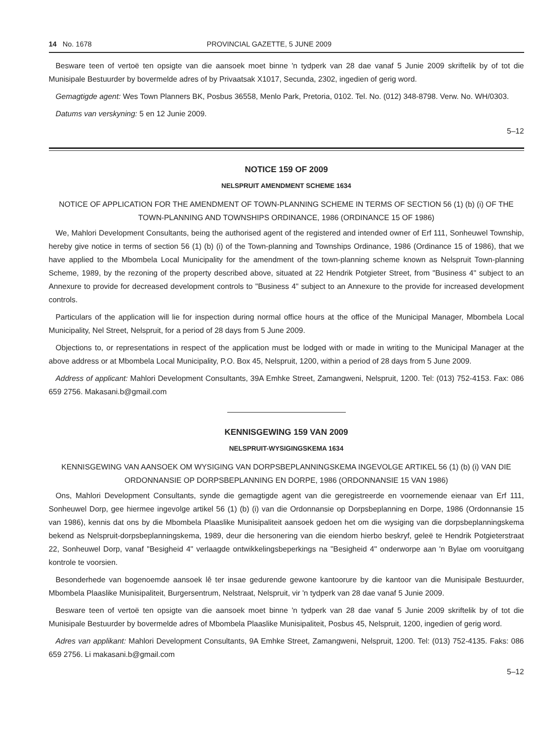14 No. 1678 PROVINCIAL GAZETTE, 5 JUNE 2009
Besware teen of vertoë ten opsigte van die aansoek moet binne 'n tydperk van 28 dae vanaf 5 Junie 2009 skriftelik by of tot die Munisipale Bestuurder by bovermelde adres of by Privaatsak X1017, Secunda, 2302, ingedien of gerig word.
Gemagtigde agent: Wes Town Planners BK, Posbus 36558, Menlo Park, Pretoria, 0102. Tel. No. (012) 348-8798. Verw. No. WH/0303.
Datums van verskyning: 5 en 12 Junie 2009.
5–12
NOTICE 159 OF 2009
NELSPRUIT AMENDMENT SCHEME 1634
NOTICE OF APPLICATION FOR THE AMENDMENT OF TOWN-PLANNING SCHEME IN TERMS OF SECTION 56 (1) (b) (i) OF THE TOWN-PLANNING AND TOWNSHIPS ORDINANCE, 1986 (ORDINANCE 15 OF 1986)
We, Mahlori Development Consultants, being the authorised agent of the registered and intended owner of Erf 111, Sonheuwel Township, hereby give notice in terms of section 56 (1) (b) (i) of the Town-planning and Townships Ordinance, 1986 (Ordinance 15 of 1986), that we have applied to the Mbombela Local Municipality for the amendment of the town-planning scheme known as Nelspruit Town-planning Scheme, 1989, by the rezoning of the property described above, situated at 22 Hendrik Potgieter Street, from "Business 4" subject to an Annexure to provide for decreased development controls to "Business 4" subject to an Annexure to the provide for increased development controls.
Particulars of the application will lie for inspection during normal office hours at the office of the Municipal Manager, Mbombela Local Municipality, Nel Street, Nelspruit, for a period of 28 days from 5 June 2009.
Objections to, or representations in respect of the application must be lodged with or made in writing to the Municipal Manager at the above address or at Mbombela Local Municipality, P.O. Box 45, Nelspruit, 1200, within a period of 28 days from 5 June 2009.
Address of applicant: Mahlori Development Consultants, 39A Emhke Street, Zamangweni, Nelspruit, 1200. Tel: (013) 752-4153. Fax: 086 659 2756. Makasani.b@gmail.com
KENNISGEWING 159 VAN 2009
NELSPRUIT-WYSIGINGSKEMA 1634
KENNISGEWING VAN AANSOEK OM WYSIGING VAN DORPSBEPLANNINGSKEMA INGEVOLGE ARTIKEL 56 (1) (b) (i) VAN DIE ORDONNANSIE OP DORPSBEPLANNING EN DORPE, 1986 (ORDONNANSIE 15 VAN 1986)
Ons, Mahlori Development Consultants, synde die gemagtigde agent van die geregistreerde en voornemende eienaar van Erf 111, Sonheuwel Dorp, gee hiermee ingevolge artikel 56 (1) (b) (i) van die Ordonnansie op Dorpsbeplanning en Dorpe, 1986 (Ordonnansie 15 van 1986), kennis dat ons by die Mbombela Plaaslike Munisipaliteit aansoek gedoen het om die wysiging van die dorpsbeplanningskema bekend as Nelspruit-dorpsbeplanningskema, 1989, deur die hersonering van die eiendom hierbo beskryf, geleë te Hendrik Potgieterstraat 22, Sonheuwel Dorp, vanaf "Besigheid 4" verlaagde ontwikkelingsbeperkings na "Besigheid 4" onderworpe aan 'n Bylae om vooruitgang kontrole te voorsien.
Besonderhede van bogenoemde aansoek lê ter insae gedurende gewone kantoorure by die kantoor van die Munisipale Bestuurder, Mbombela Plaaslike Munisipaliteit, Burgersentrum, Nelstraat, Nelspruit, vir 'n tydperk van 28 dae vanaf 5 Junie 2009.
Besware teen of vertoë ten opsigte van die aansoek moet binne 'n tydperk van 28 dae vanaf 5 Junie 2009 skriftelik by of tot die Munisipale Bestuurder by bovermelde adres of Mbombela Plaaslike Munisipaliteit, Posbus 45, Nelspruit, 1200, ingedien of gerig word.
Adres van applikant: Mahlori Development Consultants, 9A Emhke Street, Zamangweni, Nelspruit, 1200. Tel: (013) 752-4135. Faks: 086 659 2756. Li makasani.b@gmail.com
5–12